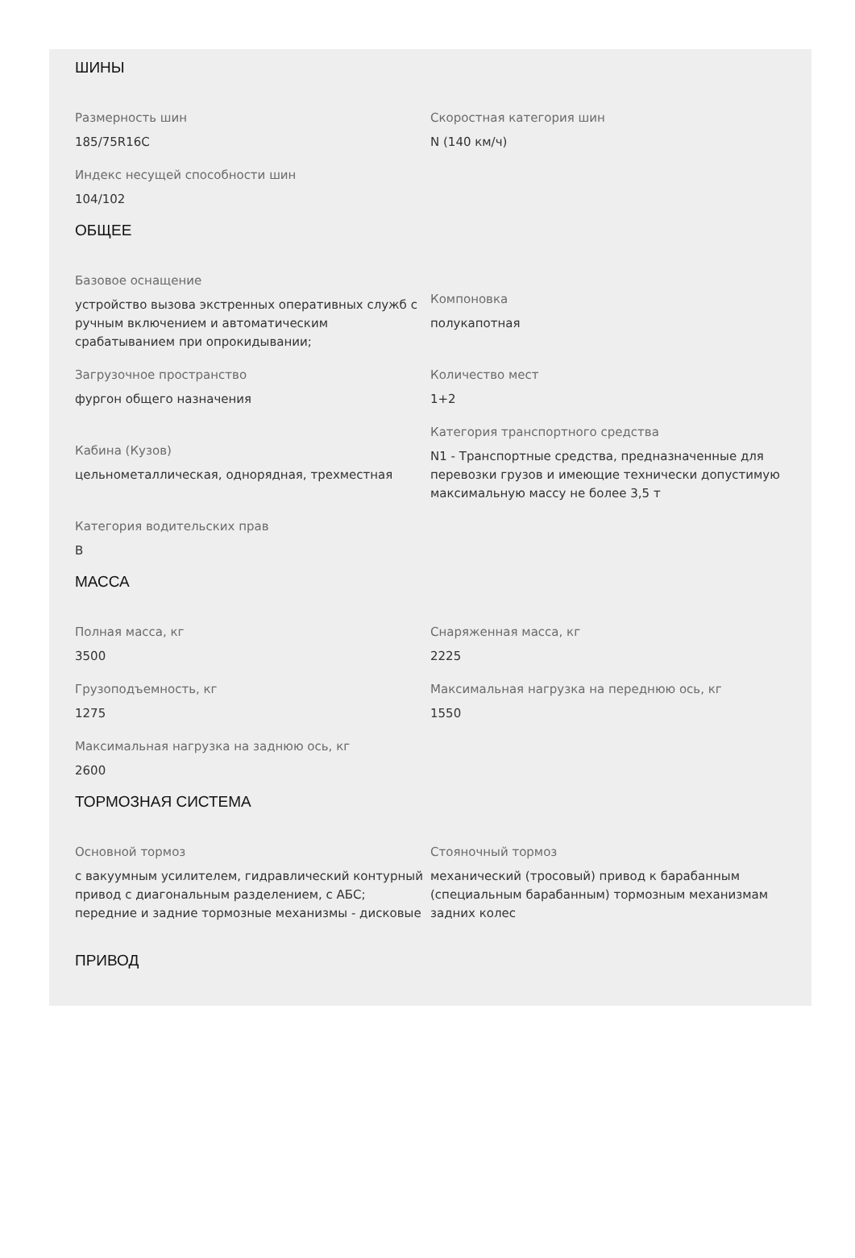ШИНЫ
Размерность шин
185/75R16C
Скоростная категория шин
N (140 км/ч)
Индекс несущей способности шин
104/102
ОБЩЕЕ
Базовое оснащение
устройство вызова экстренных оперативных служб с ручным включением и автоматическим срабатыванием при опрокидывании;
Компоновка
полукапотная
Загрузочное пространство
фургон общего назначения
Количество мест
1+2
Кабина (Кузов)
цельнометаллическая, однорядная, трехместная
Категория транспортного средства
N1 - Транспортные средства, предназначенные для перевозки грузов и имеющие технически допустимую максимальную массу не более 3,5 т
Категория водительских прав
B
МАССА
Полная масса, кг
3500
Снаряженная масса, кг
2225
Грузоподъемность, кг
1275
Максимальная нагрузка на переднюю ось, кг
1550
Максимальная нагрузка на заднюю ось, кг
2600
ТОРМОЗНАЯ СИСТЕМА
Основной тормоз
с вакуумным усилителем, гидравлический контурный привод с диагональным разделением, с АБС; передние и задние тормозные механизмы - дисковые
Стояночный тормоз
механический (тросовый) привод к барабанным (специальным барабанным) тормозным механизмам задних колес
ПРИВОД